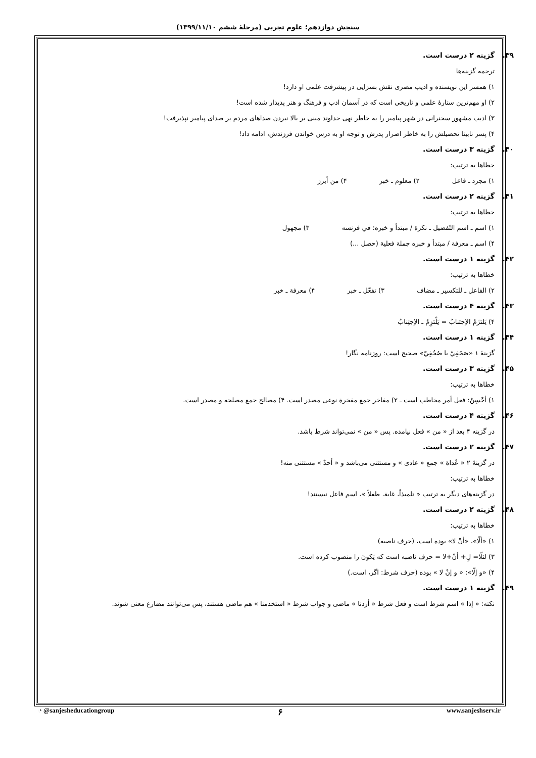سنجش دوازدهم؛ علوم تجربی (مرحلهٔ ششم ۱۳۹۹/۱۱/۱۰)
۳۹. گزینه ۲ درست است.
ترجمه گزینه‌ها
۱) همسر این نویسنده و ادیب مصری نقش بسزایی در پیشرفت علمی او دارد!
۲) او مهم‌ترین ستارهٔ علمی و تاریخی است که در آسمان ادب و فرهنگ و هنر پدیدار شده است!
۳) ادیب مشهور سخنرانی در شهر پیامبر را به خاطر نهی خداوند مبنی بر بالا نبردن صداهای مردم بر صدای پیامبر نپذیرفت!
۴) پسر نابینا تحصیلش را به خاطر اصرار پدرش و توجه او به درس خواندن فرزندش، ادامه داد!
۴۰. گزینه ۳ درست است.
خطاها به ترتیب:
۱) مجرد ـ فاعل ۲) معلوم ـ خبر ۴) من أبرز
۴۱. گزینه ۲ درست است.
خطاها به ترتیب:
۱) اسم ـ اسم التّفضیل ـ نکرة / مبتدأ و خبره: في فرنسه ۳) مجهول
۴) اسم ـ معرفة / مبتدأ و خبره جملة فعلیة (حصل ...)
۴۲. گزینه ۱ درست است.
خطاها به ترتیب:
۲) الفاعل ـ للتکسیر ـ مضاف ۳) تفعّل ـ خبر ۴) معرفة ـ خبر
۴۳. گزینه ۴ درست است.
۴) یَلتَزَمُ الاِجتَنابُ = یَلْتَزِمُ ـ الاِجتِنابُ
۴۴. گزینه ۱ درست است.
گزینهٔ ۱ «صَحَفِيّ یا صُحُفِيّ» صحیح است: روزنامه نگار!
۴۵. گزینه ۳ درست است.
خطاها به ترتیب:
۱) أحْسِنْ: فعل أمر مخاطب است ـ ۲) مفاخر جمع مفخرة نوعی مصدر است. ۴) مصالح جمع مصلحه و مصدر است.
۴۶. گزینه ۴ درست است.
در گزینه ۴ بعد از « من » فعل نیامده. پس « من » نمی‌تواند شرط باشد.
۴۷. گزینه ۲ درست است.
در گزینهٔ ۲ « عُداة » جمع « عادی » و مستثنی می‌باشد و « أحدٌ » مستثنی منه!
خطاها به ترتیب:
در گزینه‌های دیگر به ترتیب « تلمیذاً، غایة، طفلاً »، اسم فاعل نیستند!
۴۸. گزینه ۲ درست است.
خطاها به ترتیب:
۱) «ألّا»، «أنْ لا» بوده است، (حرف ناصبه)
۳) لئلّا= لِ+ أنْ+لا = حرف ناصبه است که یَکونَ را منصوب کرده است.
۴) «و إلّا»: « و إنْ لا » بوده (حرف شرط: اگر، است.)
۴۹. گزینه ۱ درست است.
نکته: « إذا » اسم شرط است و فعل شرط « أردنا » ماضی و جواب شرط « استخدمنا » هم ماضی هستند، پس می‌توانند مضارع معنی شوند.
◔ @sanjesheducationgroup ۶ www.sanjeshserv.ir